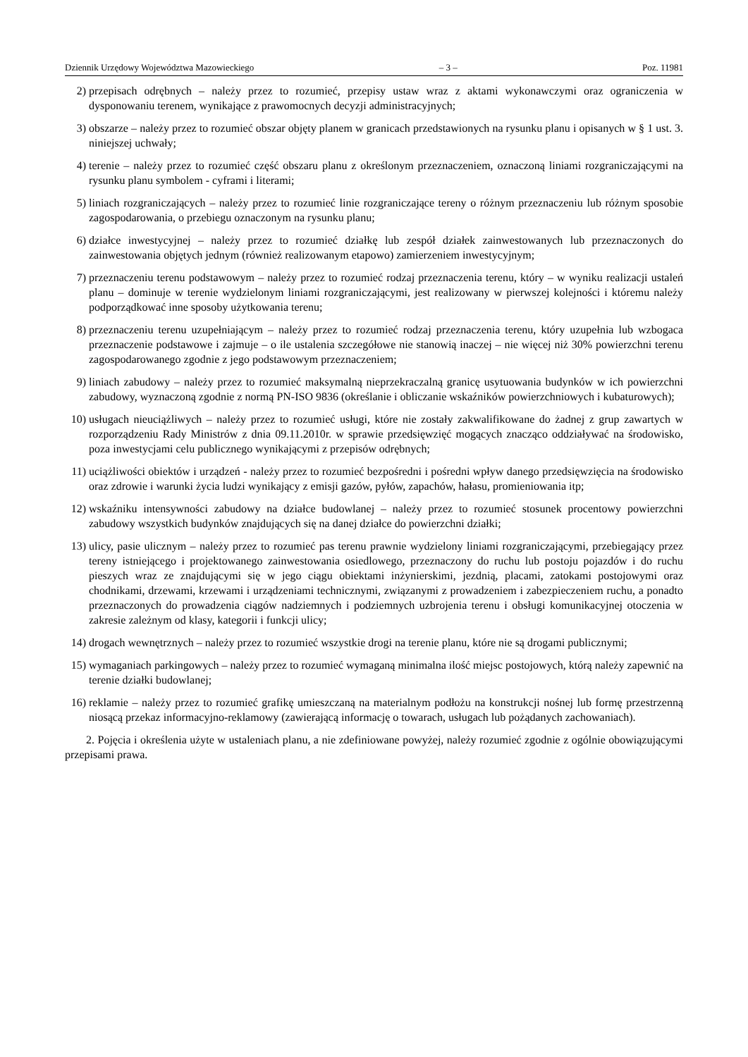Dziennik Urzędowy Województwa Mazowieckiego – 3 – Poz. 11981
2) przepisach odrębnych – należy przez to rozumieć, przepisy ustaw wraz z aktami wykonawczymi oraz ograniczenia w dysponowaniu terenem, wynikające z prawomocnych decyzji administracyjnych;
3) obszarze – należy przez to rozumieć obszar objęty planem w granicach przedstawionych na rysunku planu i opisanych w § 1 ust. 3. niniejszej uchwały;
4) terenie – należy przez to rozumieć część obszaru planu z określonym przeznaczeniem, oznaczoną liniami rozgraniczającymi na rysunku planu symbolem - cyframi i literami;
5) liniach rozgraniczających – należy przez to rozumieć linie rozgraniczające tereny o różnym przeznaczeniu lub różnym sposobie zagospodarowania, o przebiegu oznaczonym na rysunku planu;
6) działce inwestycyjnej – należy przez to rozumieć działkę lub zespół działek zainwestowanych lub przeznaczonych do zainwestowania objętych jednym (również realizowanym etapowo) zamierzeniem inwestycyjnym;
7) przeznaczeniu terenu podstawowym – należy przez to rozumieć rodzaj przeznaczenia terenu, który – w wyniku realizacji ustaleń planu – dominuje w terenie wydzielonym liniami rozgraniczającymi, jest realizowany w pierwszej kolejności i któremu należy podporządkować inne sposoby użytkowania terenu;
8) przeznaczeniu terenu uzupełniającym – należy przez to rozumieć rodzaj przeznaczenia terenu, który uzupełnia lub wzbogaca przeznaczenie podstawowe i zajmuje – o ile ustalenia szczegółowe nie stanowią inaczej – nie więcej niż 30% powierzchni terenu zagospodarowanego zgodnie z jego podstawowym przeznaczeniem;
9) liniach zabudowy – należy przez to rozumieć maksymalną nieprzekraczalną granicę usytuowania budynków w ich powierzchni zabudowy, wyznaczoną zgodnie z normą PN-ISO 9836 (określanie i obliczanie wskaźników powierzchniowych i kubaturowych);
10) usługach nieuciążliwych – należy przez to rozumieć usługi, które nie zostały zakwalifikowane do żadnej z grup zawartych w rozporządzeniu Rady Ministrów z dnia 09.11.2010r. w sprawie przedsięwzięć mogących znacząco oddziaływać na środowisko, poza inwestycjami celu publicznego wynikającymi z przepisów odrębnych;
11) uciążliwości obiektów i urządzeń - należy przez to rozumieć bezpośredni i pośredni wpływ danego przedsięwzięcia na środowisko oraz zdrowie i warunki życia ludzi wynikający z emisji gazów, pyłów, zapachów, hałasu, promieniowania itp;
12) wskaźniku intensywności zabudowy na działce budowlanej – należy przez to rozumieć stosunek procentowy powierzchni zabudowy wszystkich budynków znajdujących się na danej działce do powierzchni działki;
13) ulicy, pasie ulicznym – należy przez to rozumieć pas terenu prawnie wydzielony liniami rozgraniczającymi, przebiegający przez tereny istniejącego i projektowanego zainwestowania osiedlowego, przeznaczony do ruchu lub postoju pojazdów i do ruchu pieszych wraz ze znajdującymi się w jego ciągu obiektami inżynierskimi, jezdnią, placami, zatokami postojowymi oraz chodnikami, drzewami, krzewami i urządzeniami technicznymi, związanymi z prowadzeniem i zabezpieczeniem ruchu, a ponadto przeznaczonych do prowadzenia ciągów nadziemnych i podziemnych uzbrojenia terenu i obsługi komunikacyjnej otoczenia w zakresie zależnym od klasy, kategorii i funkcji ulicy;
14) drogach wewnętrznych – należy przez to rozumieć wszystkie drogi na terenie planu, które nie są drogami publicznymi;
15) wymaganiach parkingowych – należy przez to rozumieć wymaganą minimalna ilość miejsc postojowych, którą należy zapewnić na terenie działki budowlanej;
16) reklamie – należy przez to rozumieć grafikę umieszczaną na materialnym podłożu na konstrukcji nośnej lub formę przestrzenną niosącą przekaz informacyjno-reklamowy (zawierającą informację o towarach, usługach lub pożądanych zachowaniach).
2. Pojęcia i określenia użyte w ustaleniach planu, a nie zdefiniowane powyżej, należy rozumieć zgodnie z ogólnie obowiązującymi przepisami prawa.